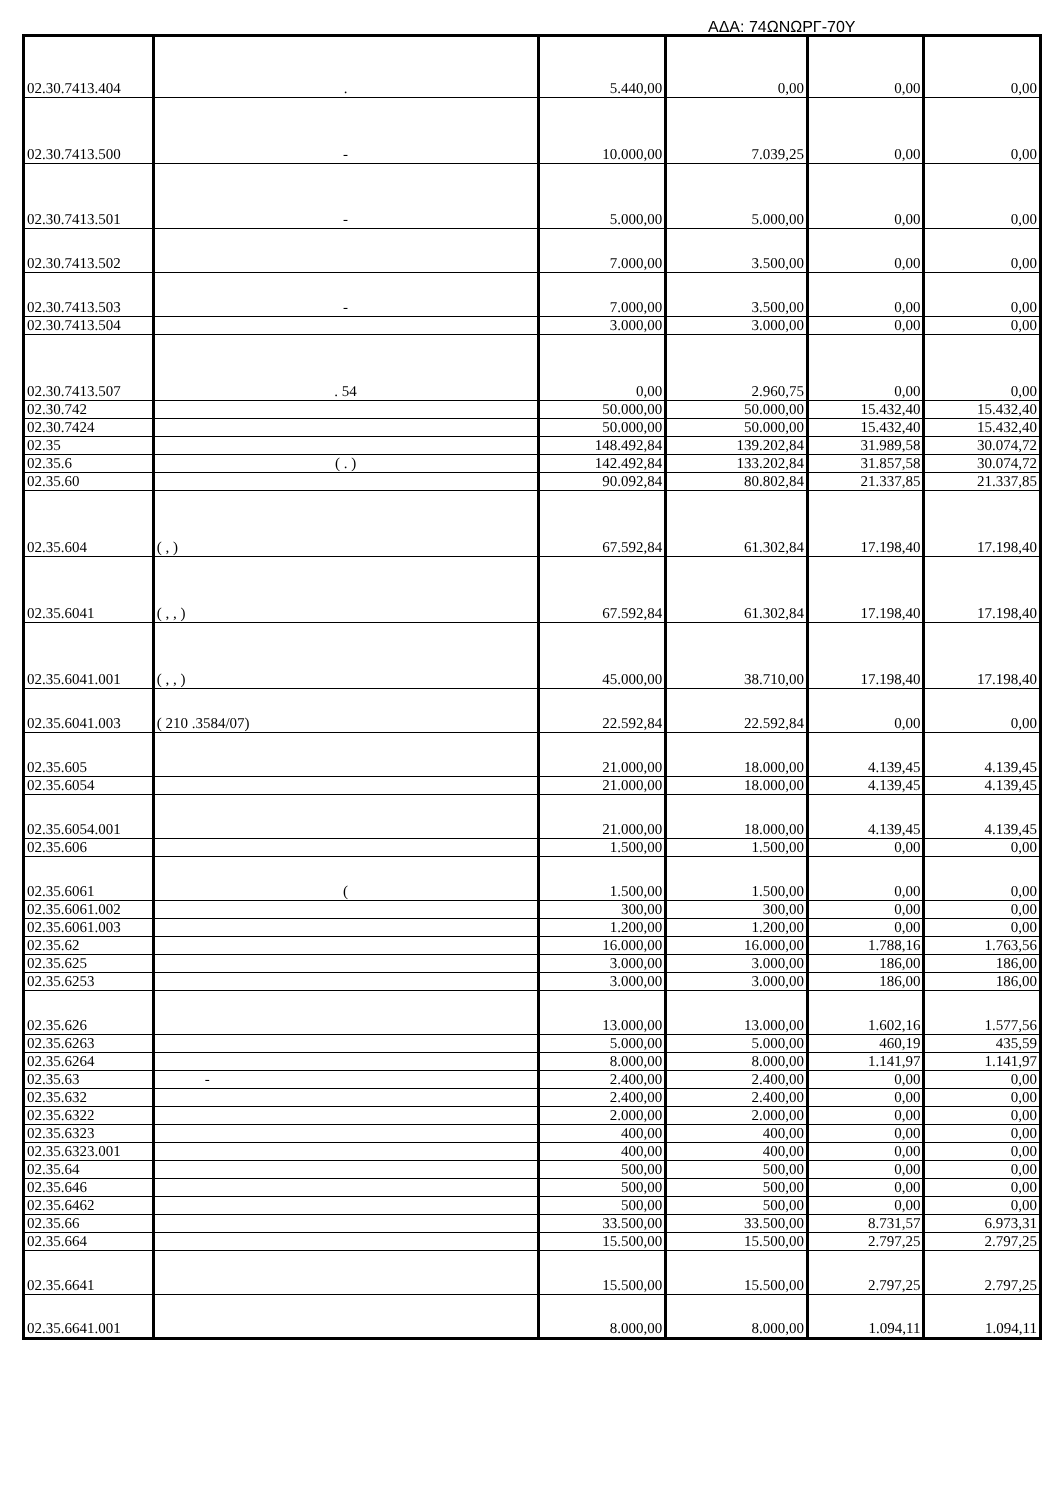ΑΔΑ: 74ΩΝΩΡΓ-70Υ
| 02.30.7413.404 | . | 5.440,00 | 0,00 | 0,00 | 0,00 |
| 02.30.7413.500 | - | 10.000,00 | 7.039,25 | 0,00 | 0,00 |
| 02.30.7413.501 | - | 5.000,00 | 5.000,00 | 0,00 | 0,00 |
| 02.30.7413.502 | | 7.000,00 | 3.500,00 | 0,00 | 0,00 |
| 02.30.7413.503 | - | 7.000,00 | 3.500,00 | 0,00 | 0,00 |
| 02.30.7413.504 | | 3.000,00 | 3.000,00 | 0,00 | 0,00 |
| 02.30.7413.507 | . 54 | 0,00 | 2.960,75 | 0,00 | 0,00 |
| 02.30.742 | | 50.000,00 | 50.000,00 | 15.432,40 | 15.432,40 |
| 02.30.7424 | | 50.000,00 | 50.000,00 | 15.432,40 | 15.432,40 |
| 02.35 | | 148.492,84 | 139.202,84 | 31.989,58 | 30.074,72 |
| 02.35.6 | ( . ) | 142.492,84 | 133.202,84 | 31.857,58 | 30.074,72 |
| 02.35.60 | | 90.092,84 | 80.802,84 | 21.337,85 | 21.337,85 |
| 02.35.604 | ( , ) | 67.592,84 | 61.302,84 | 17.198,40 | 17.198,40 |
| 02.35.6041 | ( , , ) | 67.592,84 | 61.302,84 | 17.198,40 | 17.198,40 |
| 02.35.6041.001 | ( , , ) | 45.000,00 | 38.710,00 | 17.198,40 | 17.198,40 |
| 02.35.6041.003 | ( 210 .3584/07) | 22.592,84 | 22.592,84 | 0,00 | 0,00 |
| 02.35.605 | | 21.000,00 | 18.000,00 | 4.139,45 | 4.139,45 |
| 02.35.6054 | | 21.000,00 | 18.000,00 | 4.139,45 | 4.139,45 |
| 02.35.6054.001 | | 21.000,00 | 18.000,00 | 4.139,45 | 4.139,45 |
| 02.35.606 | | 1.500,00 | 1.500,00 | 0,00 | 0,00 |
| 02.35.6061 | ( | 1.500,00 | 1.500,00 | 0,00 | 0,00 |
| 02.35.6061.002 | | 300,00 | 300,00 | 0,00 | 0,00 |
| 02.35.6061.003 | | 1.200,00 | 1.200,00 | 0,00 | 0,00 |
| 02.35.62 | | 16.000,00 | 16.000,00 | 1.788,16 | 1.763,56 |
| 02.35.625 | | 3.000,00 | 3.000,00 | 186,00 | 186,00 |
| 02.35.6253 | | 3.000,00 | 3.000,00 | 186,00 | 186,00 |
| 02.35.626 | | 13.000,00 | 13.000,00 | 1.602,16 | 1.577,56 |
| 02.35.6263 | | 5.000,00 | 5.000,00 | 460,19 | 435,59 |
| 02.35.6264 | | 8.000,00 | 8.000,00 | 1.141,97 | 1.141,97 |
| 02.35.63 | - | 2.400,00 | 2.400,00 | 0,00 | 0,00 |
| 02.35.632 | | 2.400,00 | 2.400,00 | 0,00 | 0,00 |
| 02.35.6322 | | 2.000,00 | 2.000,00 | 0,00 | 0,00 |
| 02.35.6323 | | 400,00 | 400,00 | 0,00 | 0,00 |
| 02.35.6323.001 | | 400,00 | 400,00 | 0,00 | 0,00 |
| 02.35.64 | | 500,00 | 500,00 | 0,00 | 0,00 |
| 02.35.646 | | 500,00 | 500,00 | 0,00 | 0,00 |
| 02.35.6462 | | 500,00 | 500,00 | 0,00 | 0,00 |
| 02.35.66 | | 33.500,00 | 33.500,00 | 8.731,57 | 6.973,31 |
| 02.35.664 | | 15.500,00 | 15.500,00 | 2.797,25 | 2.797,25 |
| 02.35.6641 | | 15.500,00 | 15.500,00 | 2.797,25 | 2.797,25 |
| 02.35.6641.001 | | 8.000,00 | 8.000,00 | 1.094,11 | 1.094,11 |